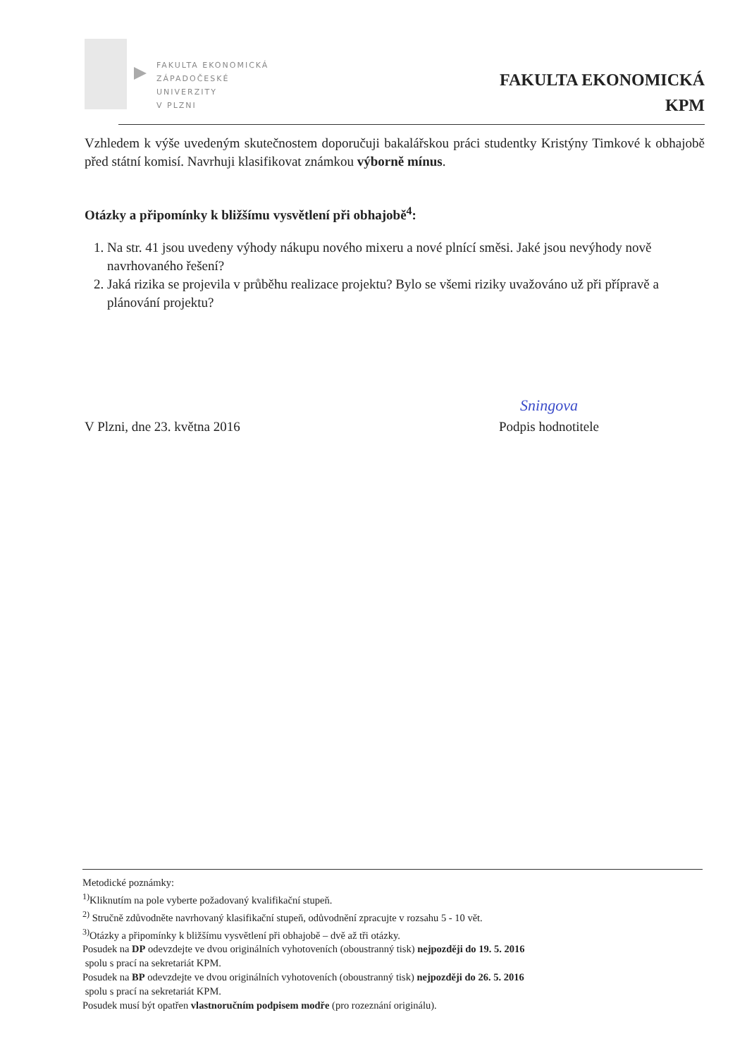FAKULTA EKONOMICKÁ
ZÁPADOČESKÉ
UNIVERZITY
V PLZNI
FAKULTA EKONOMICKÁ
KPM
Vzhledem k výše uvedeným skutečnostem doporučuji bakalářskou práci studentky Kristýny Timkové k obhajobě před státní komisí. Navrhuji klasifikovat známkou výborně mínus.
Otázky a připomínky k bližšímu vysvětlení při obhajobě<sup>4</sup>:
1. Na str. 41 jsou uvedeny výhody nákupu nového mixeru a nové plnící směsi. Jaké jsou nevýhody nově navrhovaného řešení?
2. Jaká rizika se projevila v průběhu realizace projektu? Bylo se všemi riziky uvažováno už při přípravě a plánování projektu?
V Plzni, dne 23. května 2016
Sningova
Podpis hodnotitele
Metodické poznámky:
<sup>1)</sup> Kliknutím na pole vyberte požadovaný kvalifikační stupeň.
<sup>2)</sup> Stručně zdůvodněte navrhovaný klasifikační stupeň, odůvodnění zpracujte v rozsahu 5 - 10 vět.
<sup>3)</sup> Otázky a připomínky k bližšímu vysvětlení při obhajobě – dvě až tři otázky.
Posudek na DP odevzdejte ve dvou originálních vyhotoveních (oboustranný tisk) nejpozději do 19. 5. 2016
spolu s prací na sekretariát KPM.
Posudek na BP odevzdejte ve dvou originálních vyhotoveních (oboustranný tisk) nejpozději do 26. 5. 2016
spolu s prací na sekretariát KPM.
Posudek musí být opatřen vlastnoručním podpisem modře (pro rozeznání originálu).